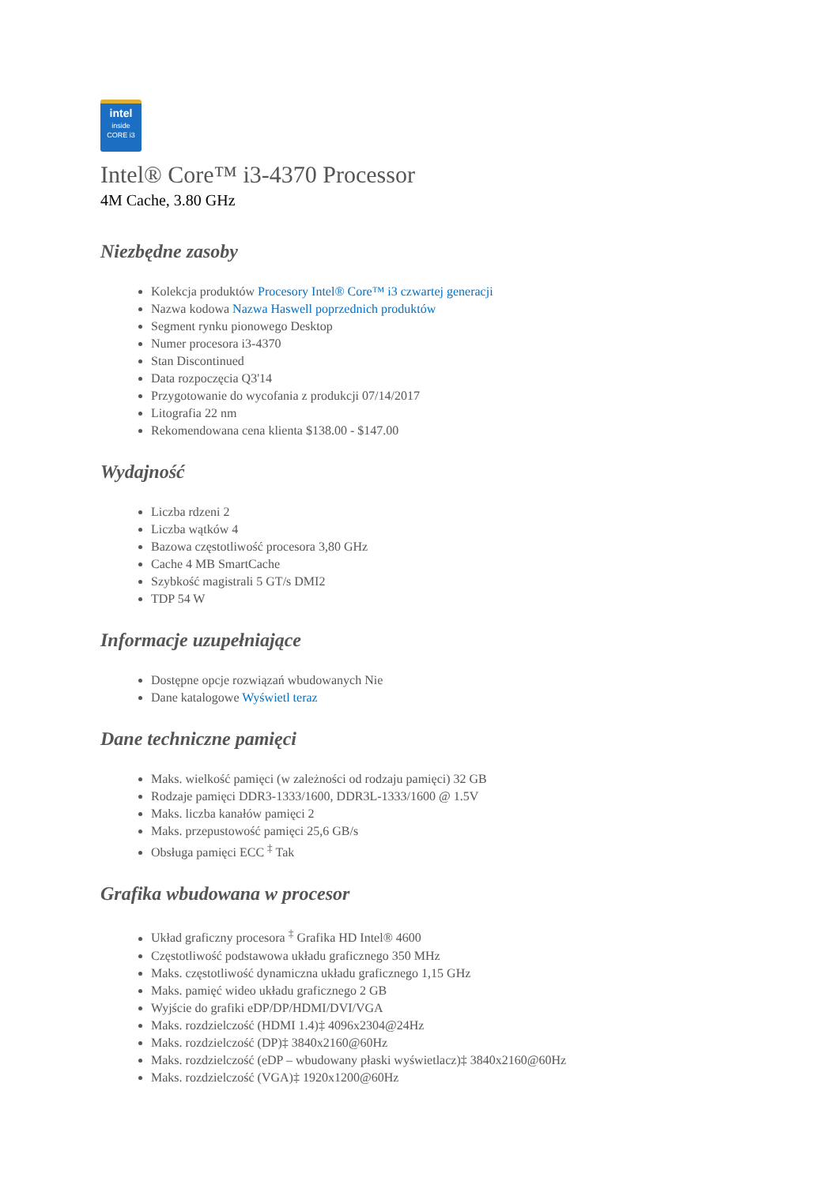intel
inside
CORE i3
Intel® Core™ i3-4370 Processor
4M Cache, 3.80 GHz
Niezbędne zasoby
Kolekcja produktów Procesory Intel® Core™ i3 czwartej generacji
Nazwa kodowa Nazwa Haswell poprzednich produktów
Segment rynku pionowego Desktop
Numer procesora i3-4370
Stan Discontinued
Data rozpoczęcia Q3'14
Przygotowanie do wycofania z produkcji 07/14/2017
Litografia 22 nm
Rekomendowana cena klienta $138.00 - $147.00
Wydajność
Liczba rdzeni 2
Liczba wątków 4
Bazowa częstotliwość procesora 3,80 GHz
Cache 4 MB SmartCache
Szybkość magistrali 5 GT/s DMI2
TDP 54 W
Informacje uzupełniające
Dostępne opcje rozwiązań wbudowanych Nie
Dane katalogowe Wyświetl teraz
Dane techniczne pamięci
Maks. wielkość pamięci (w zależności od rodzaju pamięci) 32 GB
Rodzaje pamięci DDR3-1333/1600, DDR3L-1333/1600 @ 1.5V
Maks. liczba kanałów pamięci 2
Maks. przepustowość pamięci 25,6 GB/s
Obsługa pamięci ECC <sup>‡</sup> Tak
Grafika wbudowana w procesor
Układ graficzny procesora <sup>‡</sup> Grafika HD Intel® 4600
Częstotliwość podstawowa układu graficznego 350 MHz
Maks. częstotliwość dynamiczna układu graficznego 1,15 GHz
Maks. pamięć wideo układu graficznego 2 GB
Wyjście do grafiki eDP/DP/HDMI/DVI/VGA
Maks. rozdzielczość (HDMI 1.4)‡ 4096x2304@24Hz
Maks. rozdzielczość (DP)‡ 3840x2160@60Hz
Maks. rozdzielczość (eDP – wbudowany płaski wyświetlacz)‡ 3840x2160@60Hz
Maks. rozdzielczość (VGA)‡ 1920x1200@60Hz